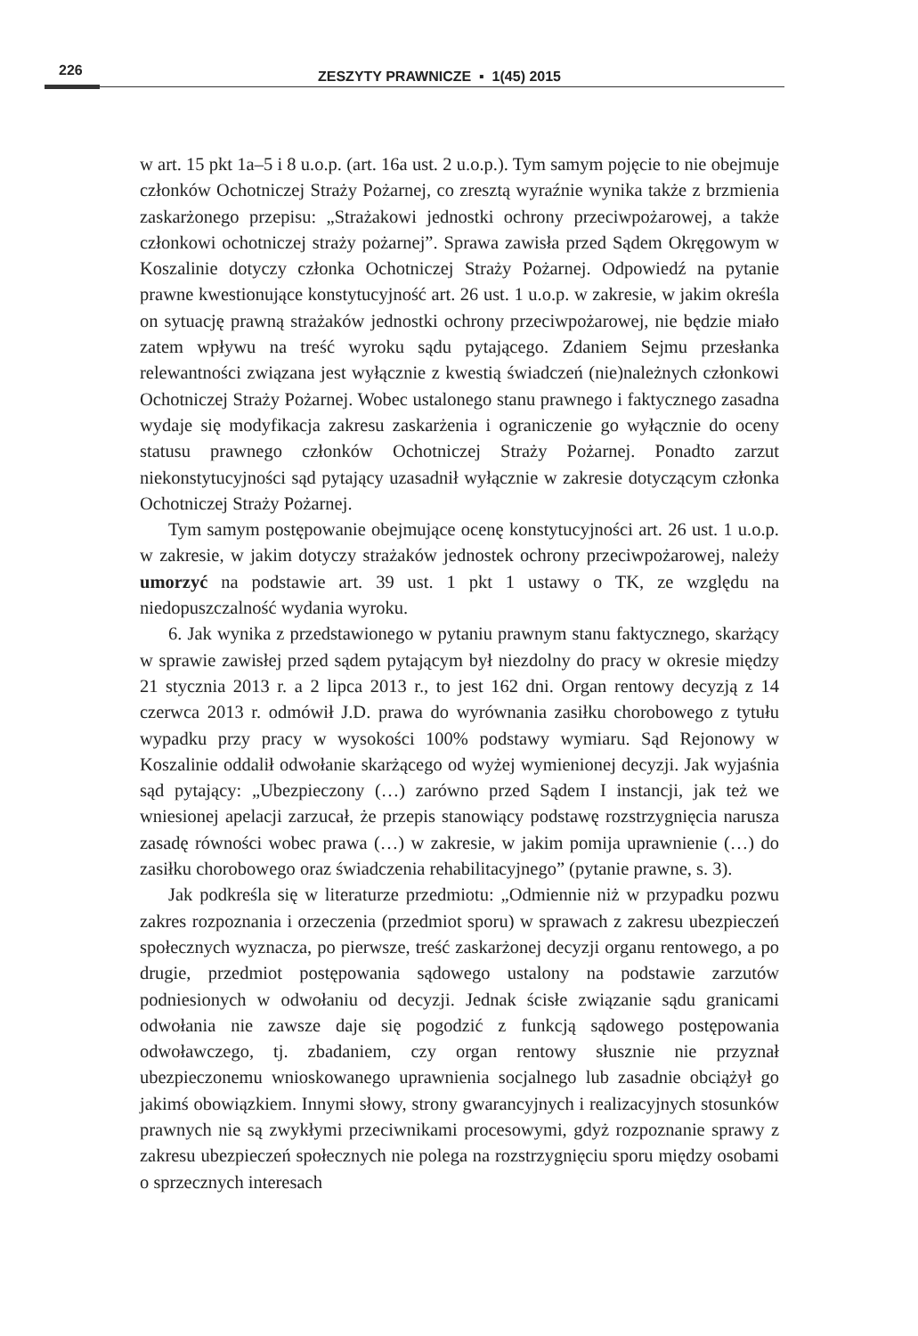226 ZESZYTY PRAWNICZE ▪ 1(45) 2015
w art. 15 pkt 1a–5 i 8 u.o.p. (art. 16a ust. 2 u.o.p.). Tym samym pojęcie to nie obejmuje członków Ochotniczej Straży Pożarnej, co zresztą wyraźnie wynika także z brzmienia zaskarżonego przepisu: „Strażakowi jednostki ochrony przeciwpożarowej, a także członkowi ochotniczej straży pożarnej”. Sprawa zawisła przed Sądem Okręgowym w Koszalinie dotyczy członka Ochotniczej Straży Pożarnej. Odpowiedź na pytanie prawne kwestionujące konstytucyjność art. 26 ust. 1 u.o.p. w zakresie, w jakim określa on sytuację prawną strażaków jednostki ochrony przeciwpożarowej, nie będzie miało zatem wpływu na treść wyroku sądu pytającego. Zdaniem Sejmu przesłanka relewantności związana jest wyłącznie z kwestią świadczeń (nie)należnych członkowi Ochotniczej Straży Pożarnej. Wobec ustalonego stanu prawnego i faktycznego zasadna wydaje się modyfikacja zakresu zaskarżenia i ograniczenie go wyłącznie do oceny statusu prawnego członków Ochotniczej Straży Pożarnej. Ponadto zarzut niekonstytucyjności sąd pytający uzasadnił wyłącznie w zakresie dotyczącym członka Ochotniczej Straży Pożarnej.
Tym samym postępowanie obejmujące ocenę konstytucyjności art. 26 ust. 1 u.o.p. w zakresie, w jakim dotyczy strażaków jednostek ochrony przeciwpożarowej, należy umorzyć na podstawie art. 39 ust. 1 pkt 1 ustawy o TK, ze względu na niedopuszczalność wydania wyroku.
6. Jak wynika z przedstawionego w pytaniu prawnym stanu faktycznego, skarżący w sprawie zawisłej przed sądem pytającym był niezdolny do pracy w okresie między 21 stycznia 2013 r. a 2 lipca 2013 r., to jest 162 dni. Organ rentowy decyzją z 14 czerwca 2013 r. odmówił J.D. prawa do wyrównania zasiłku chorobowego z tytułu wypadku przy pracy w wysokości 100% podstawy wymiaru. Sąd Rejonowy w Koszalinie oddalił odwołanie skarżącego od wyżej wymienionej decyzji. Jak wyjaśnia sąd pytający: „Ubezpieczony (…) zarówno przed Sądem I instancji, jak też we wniesionej apelacji zarzucał, że przepis stanowiący podstawę rozstrzygnięcia narusza zasadę równości wobec prawa (…) w zakresie, w jakim pomija uprawnienie (…) do zasiłku chorobowego oraz świadczenia rehabilitacyjnego” (pytanie prawne, s. 3).
Jak podkreśla się w literaturze przedmiotu: „Odmiennie niż w przypadku pozwu zakres rozpoznania i orzeczenia (przedmiot sporu) w sprawach z zakresu ubezpieczeń społecznych wyznacza, po pierwsze, treść zaskarżonej decyzji organu rentowego, a po drugie, przedmiot postępowania sądowego ustalony na podstawie zarzutów podniesionych w odwołaniu od decyzji. Jednak ścisłe związanie sądu granicami odwołania nie zawsze daje się pogodzić z funkcją sądowego postępowania odwoławczego, tj. zbadaniem, czy organ rentowy słusznie nie przyznał ubezpieczonemu wnioskowanego uprawnienia socjalnego lub zasadnie obciążył go jakimś obowiązkiem. Innymi słowy, strony gwarancyjnych i realizacyjnych stosunków prawnych nie są zwykłymi przeciwnikami procesowymi, gdyż rozpoznanie sprawy z zakresu ubezpieczeń społecznych nie polega na rozstrzygnięciu sporu między osobami o sprzecznych interesach